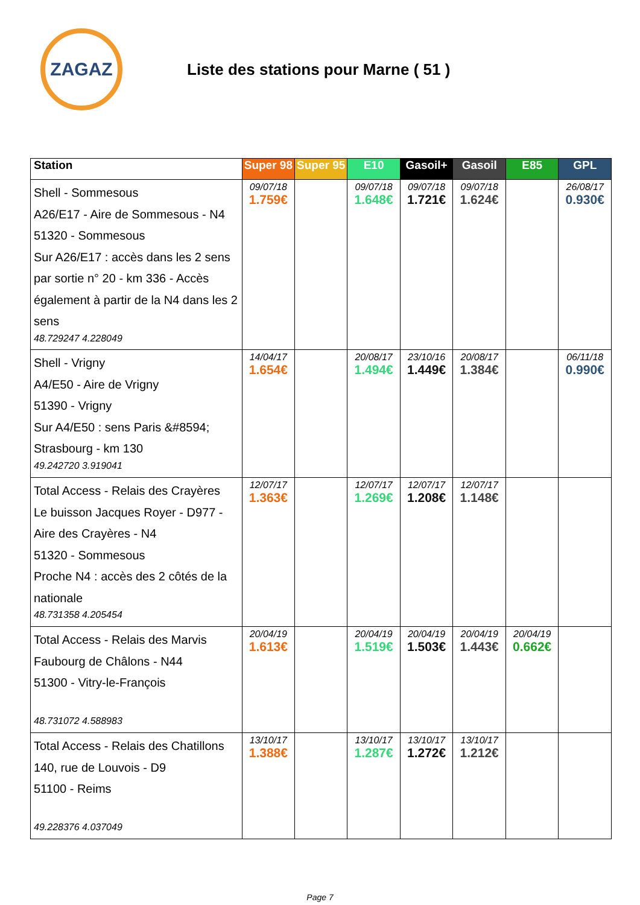ZAGAZ
Liste des stations pour Marne ( 51 )
| Station | Super 98 | Super 95 | E10 | Gasoil+ | Gasoil | E85 | GPL |
| --- | --- | --- | --- | --- | --- | --- | --- |
| Shell - Sommesous A26/E17 - Aire de Sommesous - N4 51320 - Sommesous Sur A26/E17 : accès dans les 2 sens par sortie n° 20 - km 336 - Accès également à partir de la N4 dans les 2 sens 48.729247 4.228049 | 09/07/18 1.759€ | | 09/07/18 1.648€ | 09/07/18 1.721€ | 09/07/18 1.624€ | | 26/08/17 0.930€ |
| Shell - Vrigny A4/E50 - Aire de Vrigny 51390 - Vrigny Sur A4/E50 : sens Paris &#8594; Strasbourg - km 130 49.242720 3.919041 | 14/04/17 1.654€ | | 20/08/17 1.494€ | 23/10/16 1.449€ | 20/08/17 1.384€ | | 06/11/18 0.990€ |
| Total Access - Relais des Crayères Le buisson Jacques Royer - D977 - Aire des Crayères - N4 51320 - Sommesous Proche N4 : accès des 2 côtés de la nationale 48.731358 4.205454 | 12/07/17 1.363€ | | 12/07/17 1.269€ | 12/07/17 1.208€ | 12/07/17 1.148€ | | |
| Total Access - Relais des Marvis Faubourg de Châlons - N44 51300 - Vitry-le-François 48.731072 4.588983 | 20/04/19 1.613€ | | 20/04/19 1.519€ | 20/04/19 1.503€ | 20/04/19 1.443€ | 20/04/19 0.662€ | |
| Total Access - Relais des Chatillons 140, rue de Louvois - D9 51100 - Reims 49.228376 4.037049 | 13/10/17 1.388€ | | 13/10/17 1.287€ | 13/10/17 1.272€ | 13/10/17 1.212€ | | |
Page 7